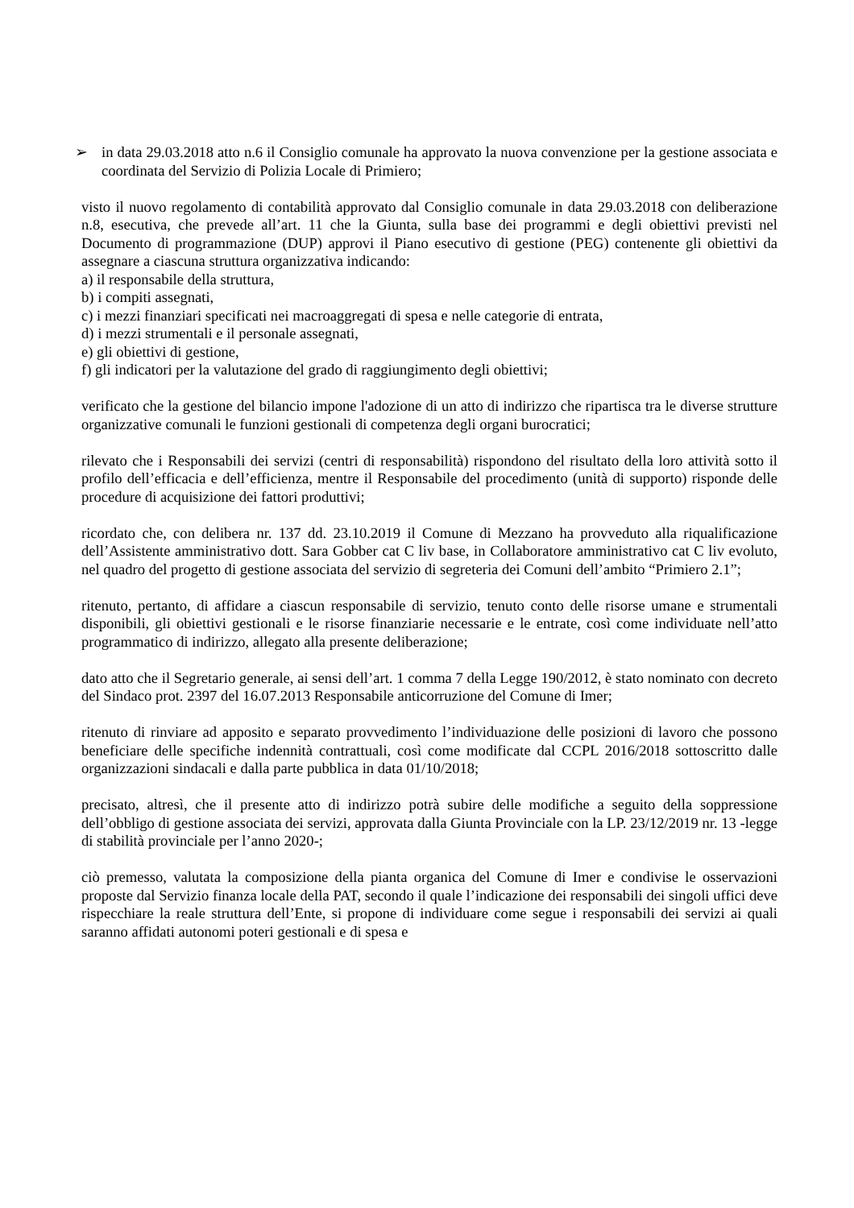➢ in data 29.03.2018 atto n.6 il Consiglio comunale ha approvato la nuova convenzione per la gestione associata e coordinata del Servizio di Polizia Locale di Primiero;
visto il nuovo regolamento di contabilità approvato dal Consiglio comunale in data 29.03.2018 con deliberazione n.8, esecutiva, che prevede all’art. 11 che la Giunta, sulla base dei programmi e degli obiettivi previsti nel Documento di programmazione (DUP) approvi il Piano esecutivo di gestione (PEG) contenente gli obiettivi da assegnare a ciascuna struttura organizzativa indicando:
a) il responsabile della struttura,
b) i compiti assegnati,
c) i mezzi finanziari specificati nei macroaggregati di spesa e nelle categorie di entrata,
d) i mezzi strumentali e il personale assegnati,
e) gli obiettivi di gestione,
f) gli indicatori per la valutazione del grado di raggiungimento degli obiettivi;
verificato che la gestione del bilancio impone l'adozione di un atto di indirizzo che ripartisca tra le diverse strutture organizzative comunali le funzioni gestionali di competenza degli organi burocratici;
rilevato che i Responsabili dei servizi (centri di responsabilità) rispondono del risultato della loro attività sotto il profilo dell’efficacia e dell’efficienza, mentre il Responsabile del procedimento (unità di supporto) risponde delle procedure di acquisizione dei fattori produttivi;
ricordato che, con delibera nr. 137 dd. 23.10.2019 il Comune di Mezzano ha provveduto alla riqualificazione dell’Assistente amministrativo dott. Sara Gobber cat C liv base, in Collaboratore amministrativo cat C liv evoluto, nel quadro del progetto di gestione associata del servizio di segreteria dei Comuni dell’ambito “Primiero 2.1”;
ritenuto, pertanto, di affidare a ciascun responsabile di servizio, tenuto conto delle risorse umane e strumentali disponibili, gli obiettivi gestionali e le risorse finanziarie necessarie e le entrate, così come individuate nell’atto programmatico di indirizzo, allegato alla presente deliberazione;
dato atto che il Segretario generale, ai sensi dell’art. 1 comma 7 della Legge 190/2012, è stato nominato con decreto del Sindaco prot. 2397 del 16.07.2013 Responsabile anticorruzione del Comune di Imer;
ritenuto di rinviare ad apposito e separato provvedimento l’individuazione delle posizioni di lavoro che possono beneficiare delle specifiche indennità contrattuali, così come modificate dal CCPL 2016/2018 sottoscritto dalle organizzazioni sindacali e dalla parte pubblica in data 01/10/2018;
precisato, altresì, che il presente atto di indirizzo potrà subire delle modifiche a seguito della soppressione dell’obbligo di gestione associata dei servizi, approvata dalla Giunta Provinciale con la LP. 23/12/2019 nr. 13 -legge di stabilità provinciale per l’anno 2020-;
ciò premesso, valutata la composizione della pianta organica del Comune di Imer e condivise le osservazioni proposte dal Servizio finanza locale della PAT, secondo il quale l’indicazione dei responsabili dei singoli uffici deve rispecchiare la reale struttura dell’Ente, si propone di individuare come segue i responsabili dei servizi ai quali saranno affidati autonomi poteri gestionali e di spesa e